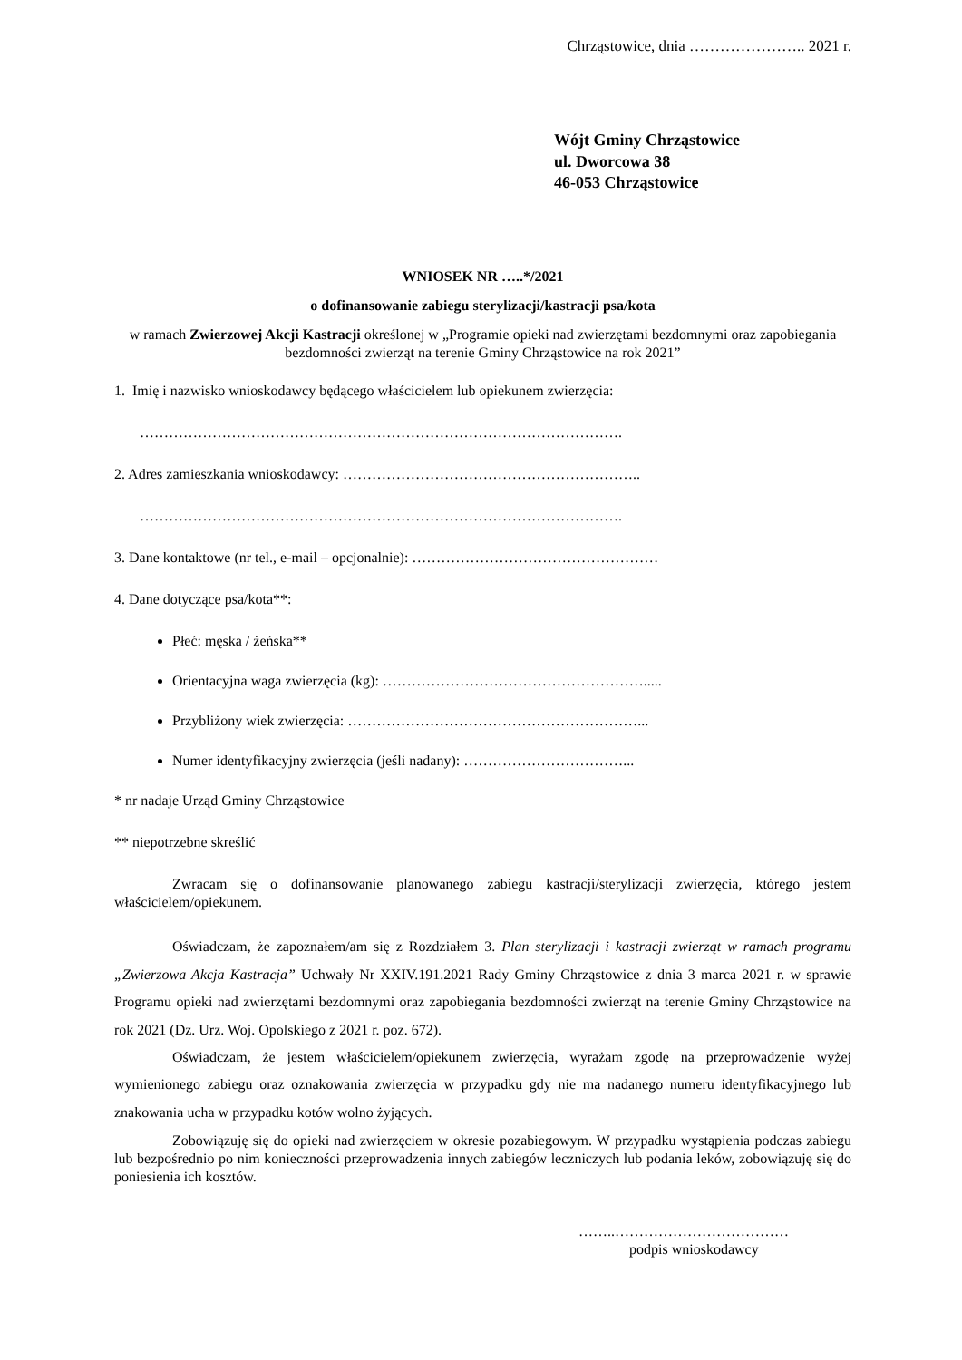Chrząstowice, dnia ………………….. 2021 r.
Wójt Gminy Chrząstowice
ul. Dworcowa 38
46-053 Chrząstowice
WNIOSEK NR …..*/2021
o dofinansowanie zabiegu sterylizacji/kastracji psa/kota
w ramach Zwierzowej Akcji Kastracji określonej w „Programie opieki nad zwierzętami bezdomnymi oraz zapobiegania bezdomności zwierząt na terenie Gminy Chrząstowice na rok 2021”
1. Imię i nazwisko wnioskodawcy będącego właścicielem lub opiekunem zwierzęcia:
……………………………………………………………………………………….
2. Adres zamieszkania wnioskodawcy: ……………………………………………………..
……………………………………………………………………………………….
3. Dane kontaktowe (nr tel., e-mail – opcjonalnie): ……………………………………………
4. Dane dotyczące psa/kota**:
Płeć: męska / żeńska**
Orientacyjna waga zwierzęcia (kg): ……………………………………………….....
Przybliżony wiek zwierzęcia: ……………………………………………………...
Numer identyfikacyjny zwierzęcia (jeśli nadany): ……………………………...
* nr nadaje Urząd Gminy Chrząstowice
** niepotrzebne skreślić
Zwracam się o dofinansowanie planowanego zabiegu kastracji/sterylizacji zwierzęcia, którego jestem właścicielem/opiekunem.
Oświadczam, że zapoznałem/am się z Rozdziałem 3. Plan sterylizacji i kastracji zwierząt w ramach programu „Zwierzowa Akcja Kastracja” Uchwały Nr XXIV.191.2021 Rady Gminy Chrząstowice z dnia 3 marca 2021 r. w sprawie Programu opieki nad zwierzętami bezdomnymi oraz zapobiegania bezdomności zwierząt na terenie Gminy Chrząstowice na rok 2021 (Dz. Urz. Woj. Opolskiego z 2021 r. poz. 672).
Oświadczam, że jestem właścicielem/opiekunem zwierzęcia, wyrażam zgodę na przeprowadzenie wyżej wymienionego zabiegu oraz oznakowania zwierzęcia w przypadku gdy nie ma nadanego numeru identyfikacyjnego lub znakowania ucha w przypadku kotów wolno żyjących.
Zobowiązuję się do opieki nad zwierzęciem w okresie pozabiegowym. W przypadku wystąpienia podczas zabiegu lub bezpośrednio po nim konieczności przeprowadzenia innych zabiegów leczniczych lub podania leków, zobowiązuję się do poniesienia ich kosztów.
……..………………………………
podpis wnioskodawcy